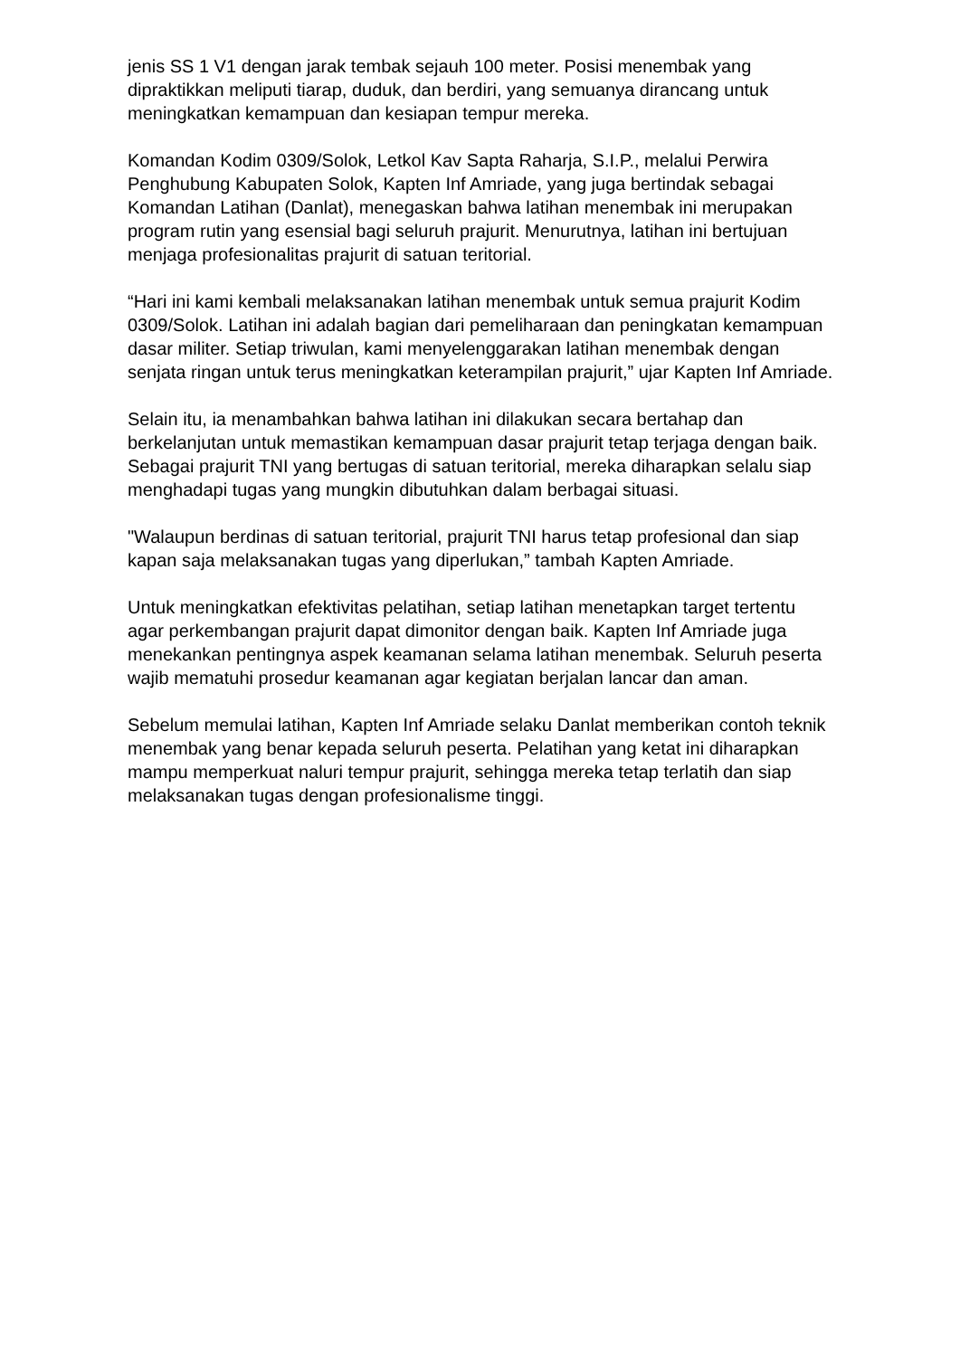jenis SS 1 V1 dengan jarak tembak sejauh 100 meter. Posisi menembak yang dipraktikkan meliputi tiarap, duduk, dan berdiri, yang semuanya dirancang untuk meningkatkan kemampuan dan kesiapan tempur mereka.
Komandan Kodim 0309/Solok, Letkol Kav Sapta Raharja, S.I.P., melalui Perwira Penghubung Kabupaten Solok, Kapten Inf Amriade, yang juga bertindak sebagai Komandan Latihan (Danlat), menegaskan bahwa latihan menembak ini merupakan program rutin yang esensial bagi seluruh prajurit. Menurutnya, latihan ini bertujuan menjaga profesionalitas prajurit di satuan teritorial.
“Hari ini kami kembali melaksanakan latihan menembak untuk semua prajurit Kodim 0309/Solok. Latihan ini adalah bagian dari pemeliharaan dan peningkatan kemampuan dasar militer. Setiap triwulan, kami menyelenggarakan latihan menembak dengan senjata ringan untuk terus meningkatkan keterampilan prajurit,” ujar Kapten Inf Amriade.
Selain itu, ia menambahkan bahwa latihan ini dilakukan secara bertahap dan berkelanjutan untuk memastikan kemampuan dasar prajurit tetap terjaga dengan baik. Sebagai prajurit TNI yang bertugas di satuan teritorial, mereka diharapkan selalu siap menghadapi tugas yang mungkin dibutuhkan dalam berbagai situasi.
"Walaupun berdinas di satuan teritorial, prajurit TNI harus tetap profesional dan siap kapan saja melaksanakan tugas yang diperlukan,” tambah Kapten Amriade.
Untuk meningkatkan efektivitas pelatihan, setiap latihan menetapkan target tertentu agar perkembangan prajurit dapat dimonitor dengan baik. Kapten Inf Amriade juga menekankan pentingnya aspek keamanan selama latihan menembak. Seluruh peserta wajib mematuhi prosedur keamanan agar kegiatan berjalan lancar dan aman.
Sebelum memulai latihan, Kapten Inf Amriade selaku Danlat memberikan contoh teknik menembak yang benar kepada seluruh peserta. Pelatihan yang ketat ini diharapkan mampu memperkuat naluri tempur prajurit, sehingga mereka tetap terlatih dan siap melaksanakan tugas dengan profesionalisme tinggi.